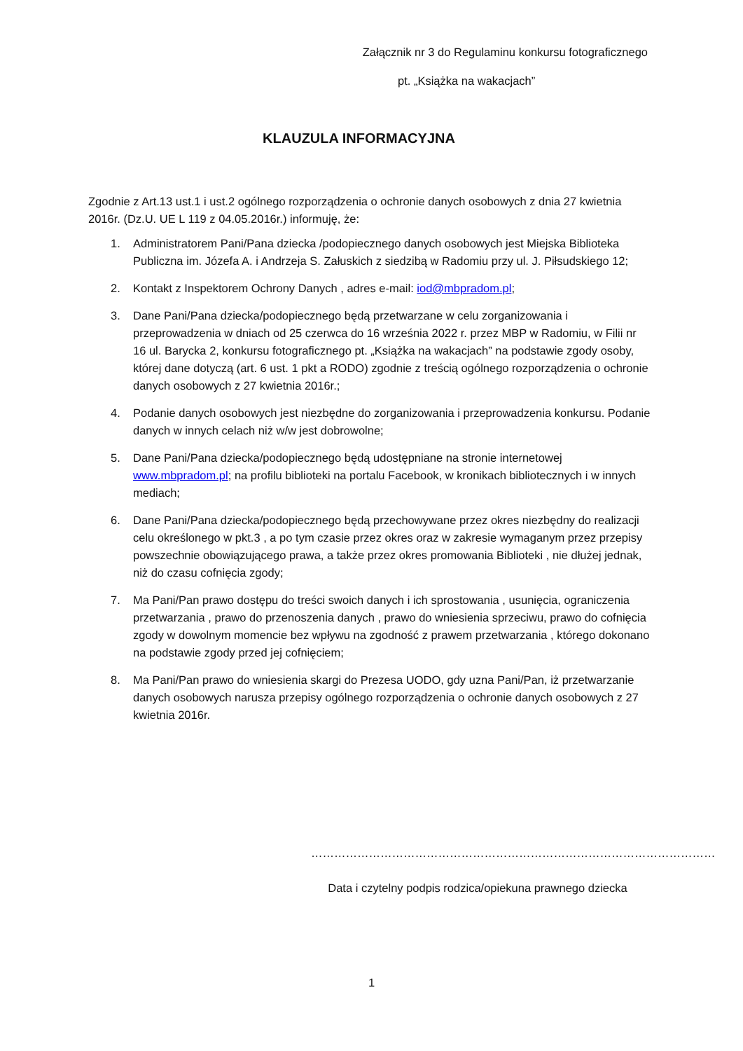Załącznik nr 3 do Regulaminu konkursu fotograficznego
pt. „Książka na wakacjach”
KLAUZULA INFORMACYJNA
Zgodnie z Art.13 ust.1 i ust.2 ogólnego rozporządzenia o ochronie danych osobowych z dnia 27 kwietnia 2016r. (Dz.U. UE L 119 z 04.05.2016r.) informuję, że:
1. Administratorem Pani/Pana dziecka /podopiecznego danych osobowych jest Miejska Biblioteka Publiczna im. Józefa A. i Andrzeja S. Załuskich z siedzibą w Radomiu przy ul. J. Piłsudskiego 12;
2. Kontakt z Inspektorem Ochrony Danych , adres e-mail: iod@mbpradom.pl;
3. Dane Pani/Pana dziecka/podopiecznego będą przetwarzane w celu zorganizowania i przeprowadzenia w dniach od 25 czerwca do 16 września 2022 r. przez MBP w Radomiu, w Filii nr 16 ul. Barycka 2, konkursu fotograficznego pt. „Książka na wakacjach” na podstawie zgody osoby, której dane dotyczą (art. 6 ust. 1 pkt a RODO) zgodnie z treścią ogólnego rozporządzenia o ochronie danych osobowych z 27 kwietnia 2016r.;
4. Podanie danych osobowych jest niezbędne do zorganizowania i przeprowadzenia konkursu. Podanie danych w innych celach niż w/w jest dobrowolne;
5. Dane Pani/Pana dziecka/podopiecznego będą udostępniane na stronie internetowej www.mbpradom.pl; na profilu biblioteki na portalu Facebook, w kronikach bibliotecznych i w innych mediach;
6. Dane Pani/Pana dziecka/podopiecznego będą przechowywane przez okres niezbędny do realizacji celu określonego w pkt.3 , a po tym czasie przez okres oraz w zakresie wymaganym przez przepisy powszechnie obowiązującego prawa, a także przez okres promowania Biblioteki , nie dłużej jednak, niż do czasu cofnięcia zgody;
7. Ma Pani/Pan prawo dostępu do treści swoich danych i ich sprostowania , usunięcia, ograniczenia przetwarzania , prawo do przenoszenia danych , prawo do wniesienia sprzeciwu, prawo do cofnięcia zgody w dowolnym momencie bez wpływu na zgodność z prawem przetwarzania , którego dokonano na podstawie zgody przed jej cofnięciem;
8. Ma Pani/Pan prawo do wniesienia skargi do Prezesa UODO, gdy uzna Pani/Pan, iż przetwarzanie danych osobowych narusza przepisy ogólnego rozporządzenia o ochronie danych osobowych z 27 kwietnia 2016r.
……………………………………………………………………………………………
Data i czytelny podpis rodzica/opiekuna prawnego dziecka
1